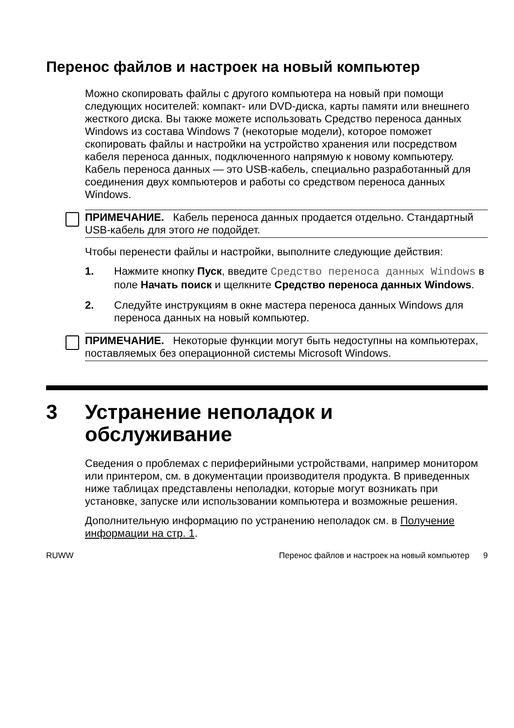Перенос файлов и настроек на новый компьютер
Можно скопировать файлы с другого компьютера на новый при помощи следующих носителей: компакт- или DVD-диска, карты памяти или внешнего жесткого диска. Вы также можете использовать Средство переноса данных Windows из состава Windows 7 (некоторые модели), которое поможет скопировать файлы и настройки на устройство хранения или посредством кабеля переноса данных, подключенного напрямую к новому компьютеру. Кабель переноса данных — это USB-кабель, специально разработанный для соединения двух компьютеров и работы со средством переноса данных Windows.
ПРИМЕЧАНИЕ. Кабель переноса данных продается отдельно. Стандартный USB-кабель для этого не подойдет.
Чтобы перенести файлы и настройки, выполните следующие действия:
1. Нажмите кнопку Пуск, введите Средство переноса данных Windows в поле Начать поиск и щелкните Средство переноса данных Windows.
2. Следуйте инструкциям в окне мастера переноса данных Windows для переноса данных на новый компьютер.
ПРИМЕЧАНИЕ. Некоторые функции могут быть недоступны на компьютерах, поставляемых без операционной системы Microsoft Windows.
3 Устранение неполадок и
обслуживание
Сведения о проблемах с периферийными устройствами, например монитором или принтером, см. в документации производителя продукта. В приведенных ниже таблицах представлены неполадки, которые могут возникать при установке, запуске или использовании компьютера и возможные решения.
Дополнительную информацию по устранению неполадок см. в Получение информации на стр. 1.
RUWW Перенос файлов и настроек на новый компьютер 9